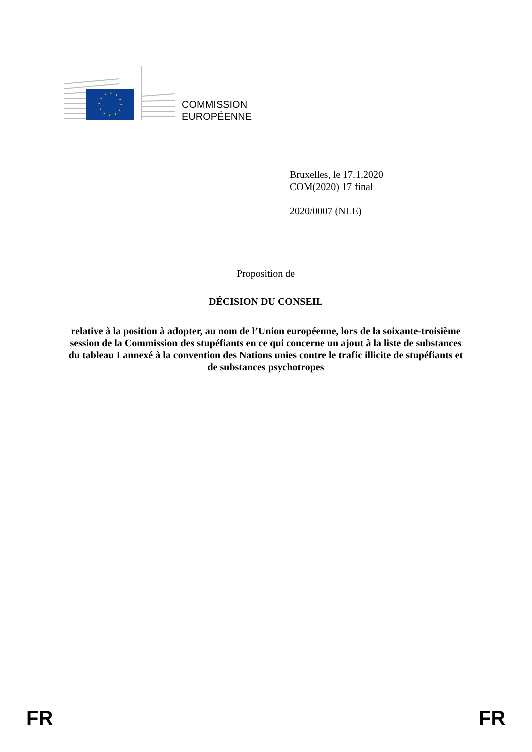COMMISSION
EUROPÉENNE
Bruxelles, le 17.1.2020
COM(2020) 17 final
2020/0007 (NLE)
Proposition de
DÉCISION DU CONSEIL
relative à la position à adopter, au nom de l’Union européenne, lors de la soixante-troisième session de la Commission des stupéfiants en ce qui concerne un ajout à la liste de substances du tableau I annexé à la convention des Nations unies contre le trafic illicite de stupéfiants et de substances psychotropes
FR FR